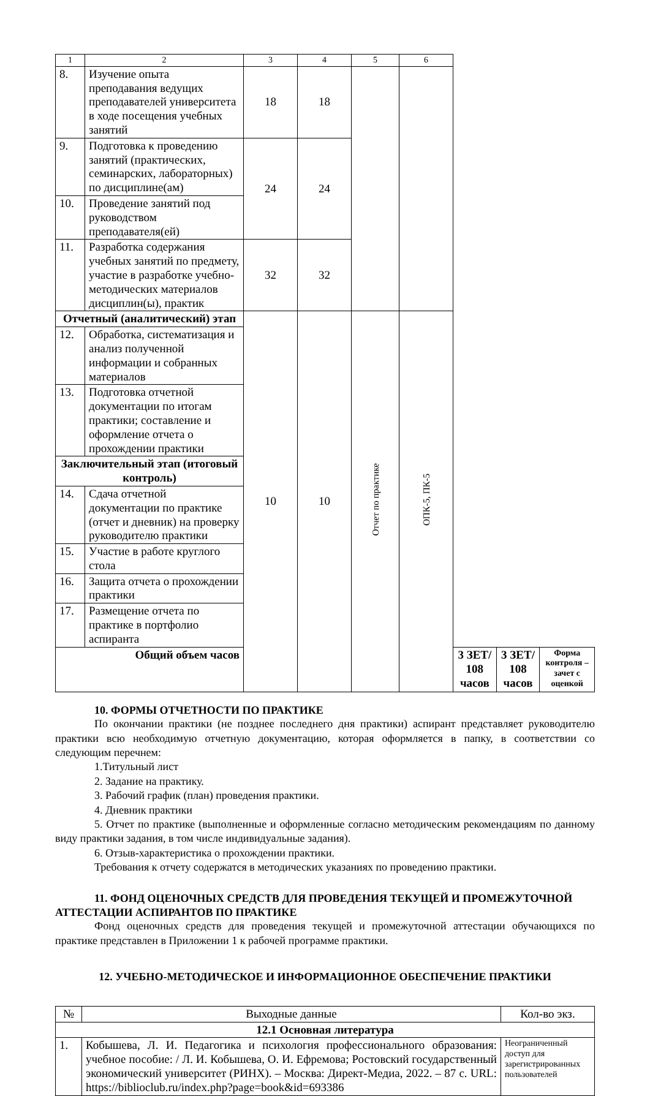| 1 | 2 | 3 | 4 | 5 | 6 | | | |
| 8. | Изучение опыта преподавания ведущих преподавателей университета в ходе посещения учебных занятий | 18 | 18 | | | | | |
| 9. | Подготовка к проведению занятий (практических, семинарских, лабораторных) по дисциплине(ам) | 24 | 24 | | | | | |
| 10. | Проведение занятий под руководством преподавателя(ей) | | | | | | | |
| 11. | Разработка содержания учебных занятий по предмету, участие в разработке учебно-методических материалов дисциплин(ы), практик | 32 | 32 | | | | | |
| Отчетный (аналитический) этап | | 10 | 10 | Отчет по практике | ОПК-5, ПК-5 | | | |
| 12. | Обработка, систематизация и анализ полученной информации и собранных материалов | | | | | | | |
| 13. | Подготовка отчетной документации по итогам практики; составление и оформление отчета о прохождении практики | | | | | | | |
| Заключительный этап (итоговый контроль) | | | | | | | | |
| 14. | Сдача отчетной документации по практике (отчет и дневник) на проверку руководителю практики | | | | | | | |
| 15. | Участие в работе круглого стола | | | | | | | |
| 16. | Защита отчета о прохождении практики | | | | | | | |
| 17. | Размещение отчета по практике в портфолио аспиранта | | | | | | | |
| Общий объем часов | | | | | | 3 ЗЕТ/ 108 часов | 3 ЗЕТ/ 108 часов | Форма контроля – зачет с оценкой |
10. ФОРМЫ ОТЧЕТНОСТИ ПО ПРАКТИКЕ
По окончании практики (не позднее последнего дня практики) аспирант представляет руководителю практики всю необходимую отчетную документацию, которая оформляется в папку, в соответствии со следующим перечнем:
1.Титульный лист
2. Задание на практику.
3. Рабочий график (план) проведения практики.
4. Дневник практики
5. Отчет по практике (выполненные и оформленные согласно методическим рекомендациям по данному виду практики задания, в том числе индивидуальные задания).
6. Отзыв-характеристика о прохождении практики.
Требования к отчету содержатся в методических указаниях по проведению практики.
11. ФОНД ОЦЕНОЧНЫХ СРЕДСТВ ДЛЯ ПРОВЕДЕНИЯ ТЕКУЩЕЙ И ПРОМЕЖУТОЧНОЙ АТТЕСТАЦИИ АСПИРАНТОВ ПО ПРАКТИКЕ
Фонд оценочных средств для проведения текущей и промежуточной аттестации обучающихся по практике представлен в Приложении 1 к рабочей программе практики.
12. УЧЕБНО-МЕТОДИЧЕСКОЕ И ИНФОРМАЦИОННОЕ ОБЕСПЕЧЕНИЕ ПРАКТИКИ
| № | Выходные данные | Кол-во экз. |
| 12.1 Основная литература | | |
| 1. | Кобышева, Л. И. Педагогика и психология профессионального образования: учебное пособие: / Л. И. Кобышева, О. И. Ефремова; Ростовский государственный экономический университет (РИНХ). – Москва: Директ-Медиа, 2022. – 87 с. URL: https://biblioclub.ru/index.php?page=book&id=693386 | Неограниченный доступ для зарегистрированных пользователей |